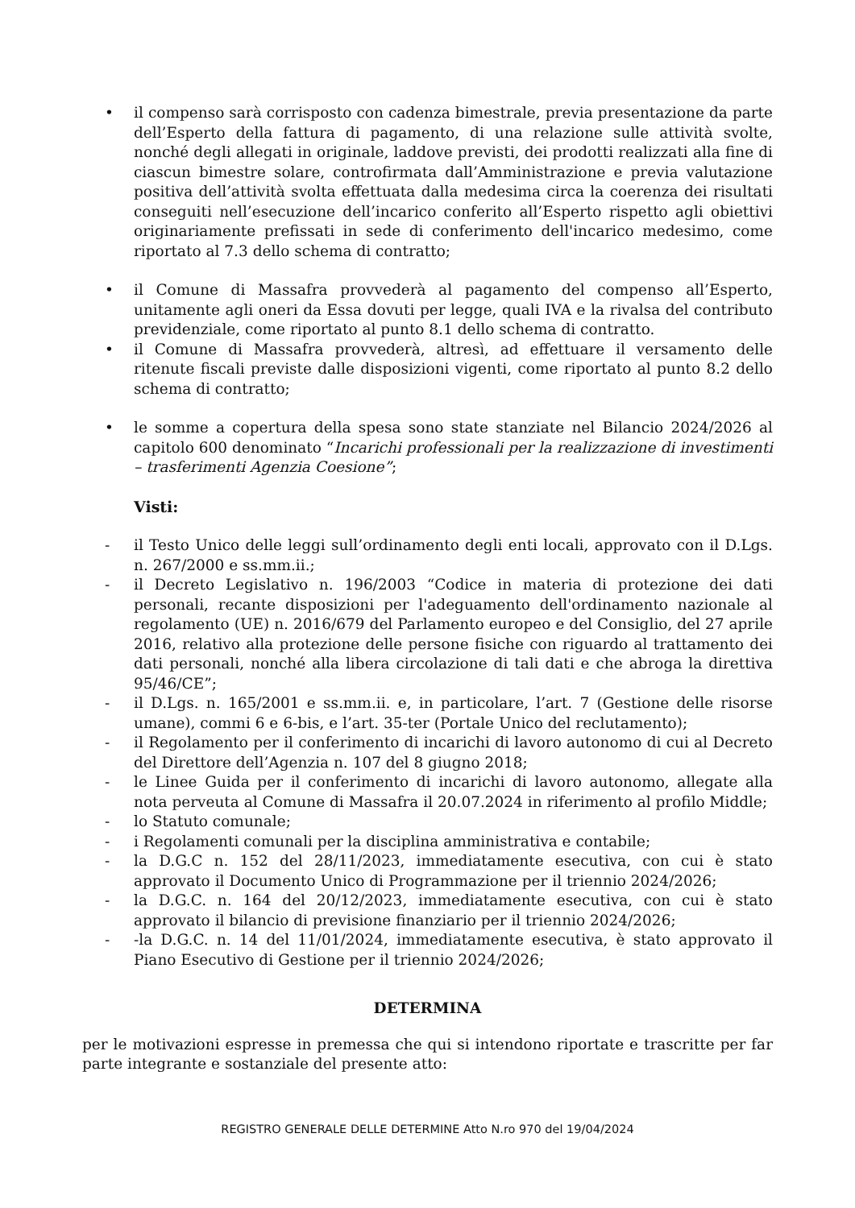• il compenso sarà corrisposto con cadenza bimestrale, previa presentazione da parte dell’Esperto della fattura di pagamento, di una relazione sulle attività svolte, nonché degli allegati in originale, laddove previsti, dei prodotti realizzati alla fine di ciascun bimestre solare, controfirmata dall’Amministrazione e previa valutazione positiva dell’attività svolta effettuata dalla medesima circa la coerenza dei risultati conseguiti nell’esecuzione dell’incarico conferito all’Esperto rispetto agli obiettivi originariamente prefissati in sede di conferimento dell'incarico medesimo, come riportato al 7.3 dello schema di contratto;
• il Comune di Massafra provvederà al pagamento del compenso all’Esperto, unitamente agli oneri da Essa dovuti per legge, quali IVA e la rivalsa del contributo previdenziale, come riportato al punto 8.1 dello schema di contratto.
• il Comune di Massafra provvederà, altresì, ad effettuare il versamento delle ritenute fiscali previste dalle disposizioni vigenti, come riportato al punto 8.2 dello schema di contratto;
• le somme a copertura della spesa sono state stanziate nel Bilancio 2024/2026 al capitolo 600 denominato “Incarichi professionali per la realizzazione di investimenti – trasferimenti Agenzia Coesione”;
Visti:
- il Testo Unico delle leggi sull’ordinamento degli enti locali, approvato con il D.Lgs. n. 267/2000 e ss.mm.ii.;
- il Decreto Legislativo n. 196/2003 “Codice in materia di protezione dei dati personali, recante disposizioni per l'adeguamento dell'ordinamento nazionale al regolamento (UE) n. 2016/679 del Parlamento europeo e del Consiglio, del 27 aprile 2016, relativo alla protezione delle persone fisiche con riguardo al trattamento dei dati personali, nonché alla libera circolazione di tali dati e che abroga la direttiva 95/46/CE”;
- il D.Lgs. n. 165/2001 e ss.mm.ii. e, in particolare, l’art. 7 (Gestione delle risorse umane), commi 6 e 6-bis, e l’art. 35-ter (Portale Unico del reclutamento);
- il Regolamento per il conferimento di incarichi di lavoro autonomo di cui al Decreto del Direttore dell’Agenzia n. 107 del 8 giugno 2018;
- le Linee Guida per il conferimento di incarichi di lavoro autonomo, allegate alla nota perveuta al Comune di Massafra il 20.07.2024 in riferimento al profilo Middle;
- lo Statuto comunale;
- i Regolamenti comunali per la disciplina amministrativa e contabile;
- la D.G.C n. 152 del 28/11/2023, immediatamente esecutiva, con cui è stato approvato il Documento Unico di Programmazione per il triennio 2024/2026;
- la D.G.C. n. 164 del 20/12/2023, immediatamente esecutiva, con cui è stato approvato il bilancio di previsione finanziario per il triennio 2024/2026;
- -la D.G.C. n. 14 del 11/01/2024, immediatamente esecutiva, è stato approvato il Piano Esecutivo di Gestione per il triennio 2024/2026;
DETERMINA
per le motivazioni espresse in premessa che qui si intendono riportate e trascritte per far parte integrante e sostanziale del presente atto:
REGISTRO GENERALE DELLE DETERMINE Atto N.ro 970 del 19/04/2024